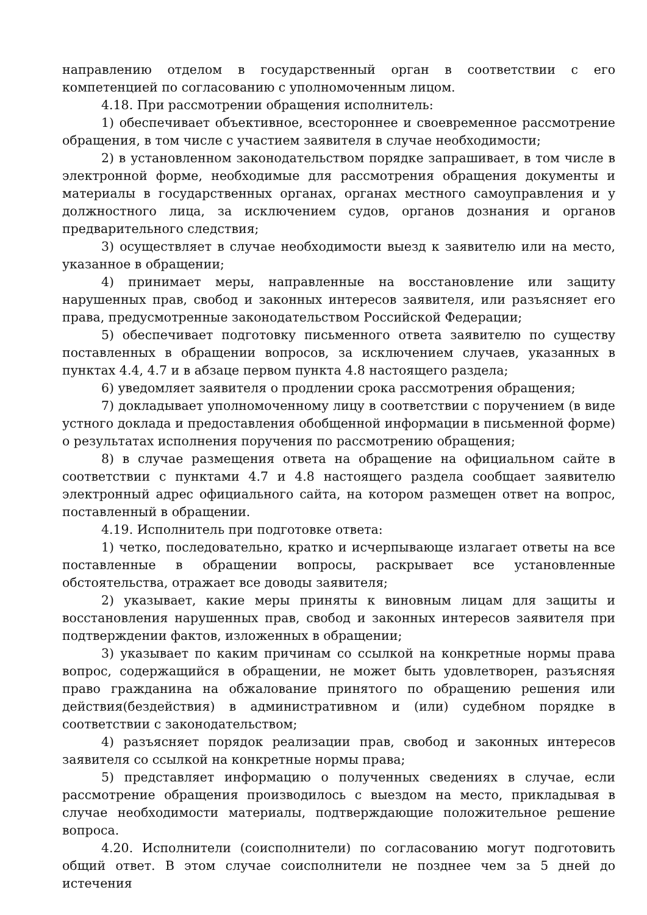направлению отделом в государственный орган в соответствии с его компетенцией по согласованию с уполномоченным лицом.
4.18. При рассмотрении обращения исполнитель:
1) обеспечивает объективное, всестороннее и своевременное рассмотрение обращения, в том числе с участием заявителя в случае необходимости;
2) в установленном законодательством порядке запрашивает, в том числе в электронной форме, необходимые для рассмотрения обращения документы и материалы в государственных органах, органах местного самоуправления и у должностного лица, за исключением судов, органов дознания и органов предварительного следствия;
3) осуществляет в случае необходимости выезд к заявителю или на место, указанное в обращении;
4) принимает меры, направленные на восстановление или защиту нарушенных прав, свобод и законных интересов заявителя, или разъясняет его права, предусмотренные законодательством Российской Федерации;
5) обеспечивает подготовку письменного ответа заявителю по существу поставленных в обращении вопросов, за исключением случаев, указанных в пунктах 4.4, 4.7 и в абзаце первом пункта 4.8 настоящего раздела;
6) уведомляет заявителя о продлении срока рассмотрения обращения;
7) докладывает уполномоченному лицу в соответствии с поручением (в виде устного доклада и предоставления обобщенной информации в письменной форме) о результатах исполнения поручения по рассмотрению обращения;
8) в случае размещения ответа на обращение на официальном сайте в соответствии с пунктами 4.7 и 4.8 настоящего раздела сообщает заявителю электронный адрес официального сайта, на котором размещен ответ на вопрос, поставленный в обращении.
4.19. Исполнитель при подготовке ответа:
1) четко, последовательно, кратко и исчерпывающе излагает ответы на все поставленные в обращении вопросы, раскрывает все установленные обстоятельства, отражает все доводы заявителя;
2) указывает, какие меры приняты к виновным лицам для защиты и восстановления нарушенных прав, свобод и законных интересов заявителя при подтверждении фактов, изложенных в обращении;
3) указывает по каким причинам со ссылкой на конкретные нормы права вопрос, содержащийся в обращении, не может быть удовлетворен, разъясняя право гражданина на обжалование принятого по обращению решения или действия(бездействия) в административном и (или) судебном порядке в соответствии с законодательством;
4) разъясняет порядок реализации прав, свобод и законных интересов заявителя со ссылкой на конкретные нормы права;
5) представляет информацию о полученных сведениях в случае, если рассмотрение обращения производилось с выездом на место, прикладывая в случае необходимости материалы, подтверждающие положительное решение вопроса.
4.20. Исполнители (соисполнители) по согласованию могут подготовить общий ответ. В этом случае соисполнители не позднее чем за 5 дней до истечения